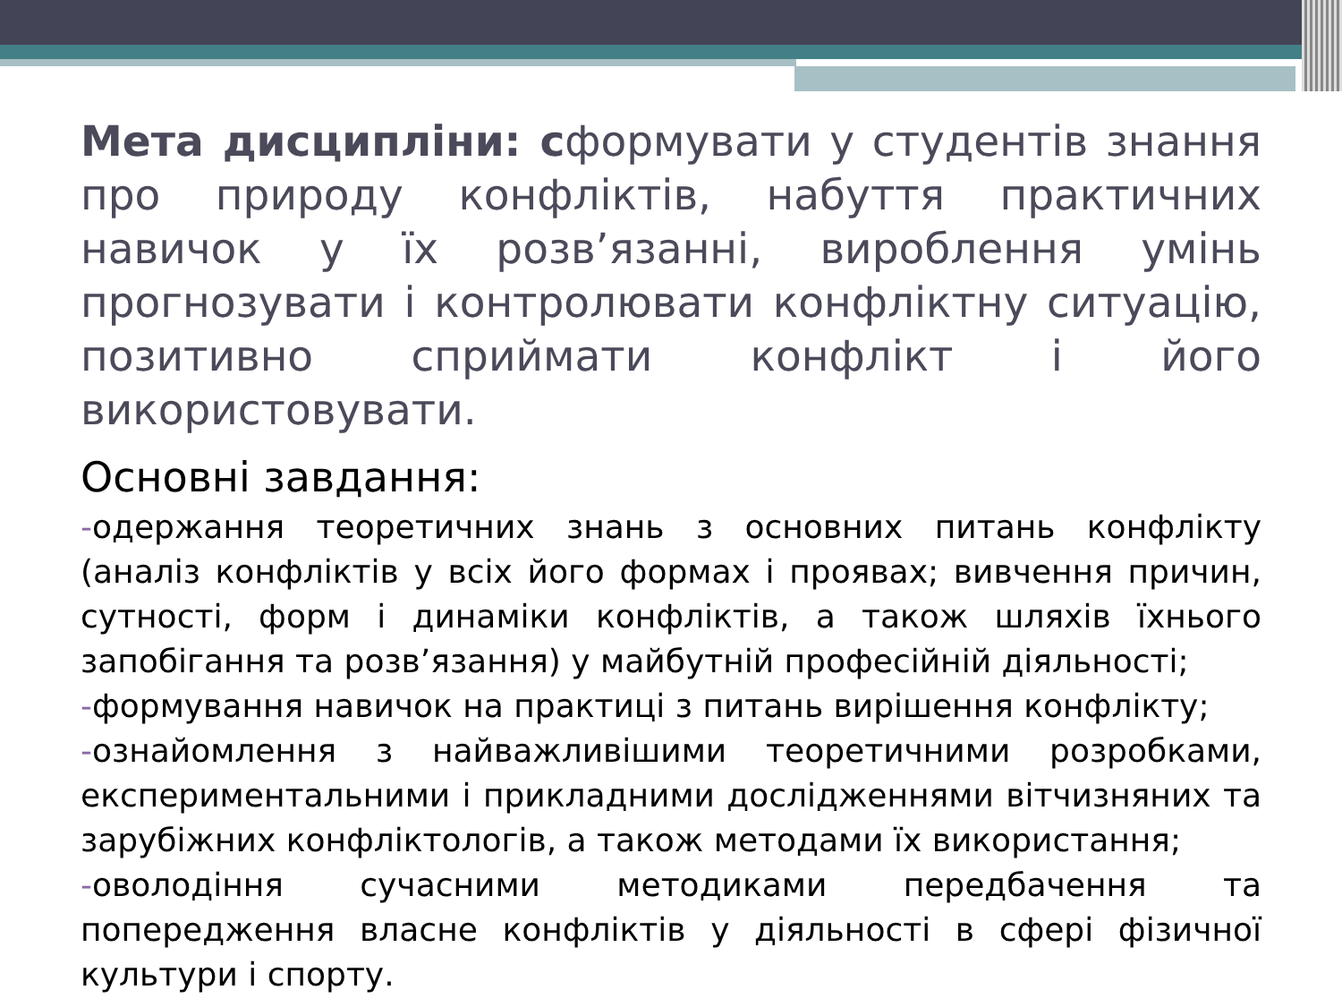Мета дисципліни: сформувати у студентів знання про природу конфліктів, набуття практичних навичок у їх розв’язанні, вироблення умінь прогнозувати і контролювати конфліктну ситуацію, позитивно сприймати конфлікт і його використовувати.
Основні завдання:
-одержання теоретичних знань з основних питань конфлікту (аналіз конфліктів у всіх його формах і проявах; вивчення причин, сутності, форм і динаміки конфліктів, а також шляхів їхнього запобігання та розв’язання) у майбутній професійній діяльності;
-формування навичок на практиці з питань вирішення конфлікту;
-ознайомлення з найважливішими теоретичними розробками, експериментальними і прикладними дослідженнями вітчизняних та зарубіжних конфліктологів, а також методами їх використання;
-оволодіння сучасними методиками передбачення та попередження власне конфліктів у діяльності в сфері фізичної культури і спорту.